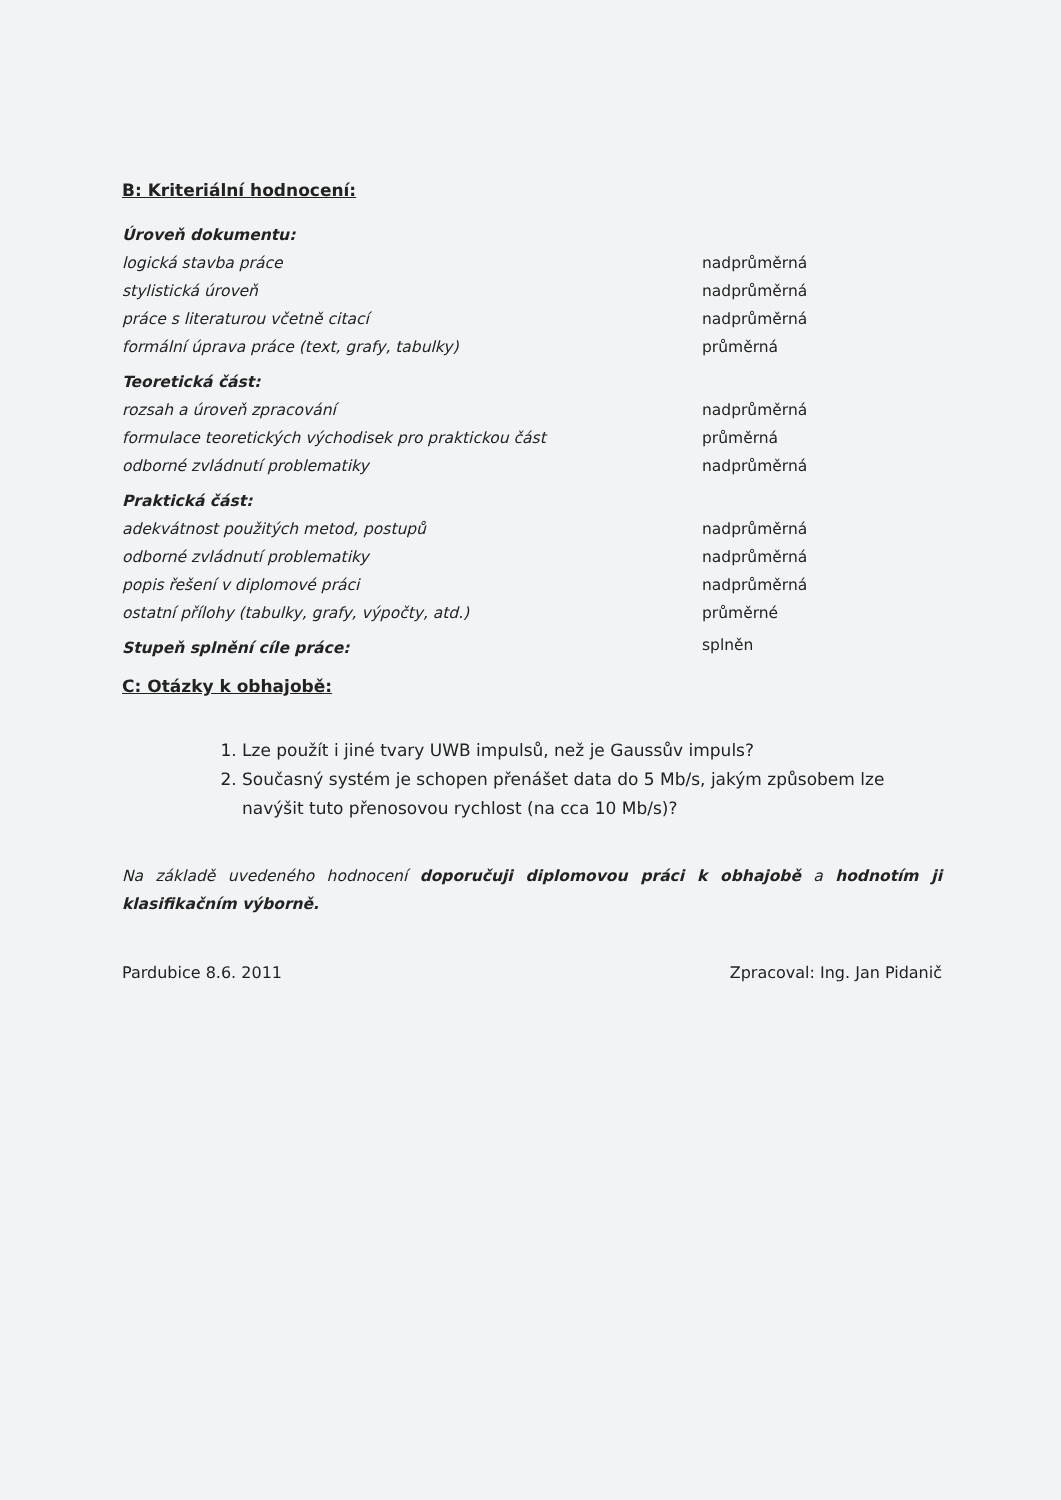B: Kriteriální hodnocení:
| Úroveň dokumentu: | |
| logická stavba práce | nadprůměrná |
| stylistická úroveň | nadprůměrná |
| práce s literaturou včetně citací | nadprůměrná |
| formální úprava práce (text, grafy, tabulky) | průměrná |
| Teoretická část: | |
| rozsah a úroveň zpracování | nadprůměrná |
| formulace teoretických východisek pro praktickou část | průměrná |
| odborné zvládnutí problematiky | nadprůměrná |
| Praktická část: | |
| adekvátnost použitých metod, postupů | nadprůměrná |
| odborné zvládnutí problematiky | nadprůměrná |
| popis řešení v diplomové práci | nadprůměrná |
| ostatní přílohy (tabulky, grafy, výpočty, atd.) | průměrné |
| Stupeň splnění cíle práce: | splněn |
C: Otázky k obhajobě:
1. Lze použít i jiné tvary UWB impulsů, než je Gaussův impuls?
2. Současný systém je schopen přenášet data do 5 Mb/s, jakým způsobem lze navýšit tuto přenosovou rychlost (na cca 10 Mb/s)?
Na základě uvedeného hodnocení doporučuji diplomovou práci k obhajobě a hodnotím ji klasifikačním výborně.
Pardubice 8.6. 2011 Zpracoval: Ing. Jan Pidanič